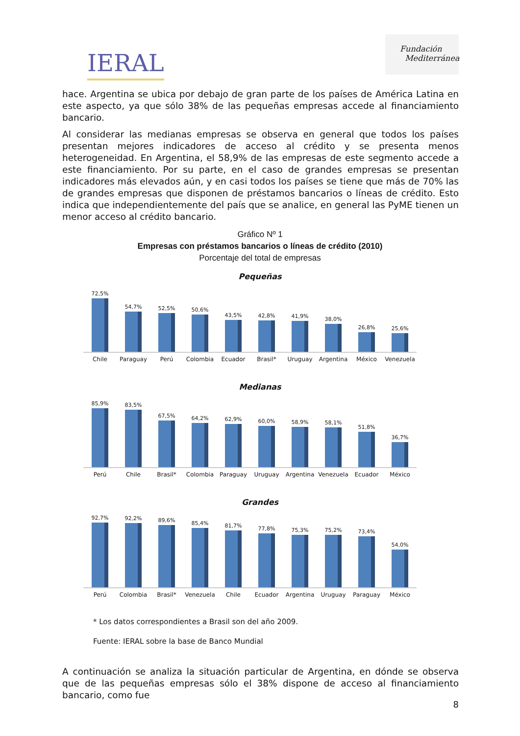IERAL
Fundación
Mediterránea
hace. Argentina se ubica por debajo de gran parte de los países de América Latina en este aspecto, ya que sólo 38% de las pequeñas empresas accede al financiamiento bancario.
Al considerar las medianas empresas se observa en general que todos los países presentan mejores indicadores de acceso al crédito y se presenta menos heterogeneidad. En Argentina, el 58,9% de las empresas de este segmento accede a este financiamiento. Por su parte, en el caso de grandes empresas se presentan indicadores más elevados aún, y en casi todos los países se tiene que más de 70% las de grandes empresas que disponen de préstamos bancarios o líneas de crédito. Esto indica que independientemente del país que se analice, en general las PyME tienen un menor acceso al crédito bancario.
Gráfico Nº 1
Empresas con préstamos bancarios o líneas de crédito (2010)
Porcentaje del total de empresas
Pequeñas
72,5%
54,7%
52,5%
50,6%
43,5%
42,8%
41,9%
38,0%
26,8%
25,6%
Chile Paraguay Perú Colombia Ecuador Brasil* Uruguay Argentina México Venezuela
Medianas
85,9%
83,5%
67,5%
64,2%
62,9%
60,0%
58,9%
58,1%
51,8%
36,7%
Perú Chile Brasil* Colombia Paraguay Uruguay Argentina Venezuela Ecuador México
Grandes
92,7%
92,2%
89,6%
85,4%
81,7%
77,8%
75,3%
75,2%
73,4%
54,0%
Perú Colombia Brasil* Venezuela Chile Ecuador Argentina Uruguay Paraguay México
* Los datos correspondientes a Brasil son del año 2009.
Fuente: IERAL sobre la base de Banco Mundial
A continuación se analiza la situación particular de Argentina, en dónde se observa que de las pequeñas empresas sólo el 38% dispone de acceso al financiamiento bancario, como fue
8